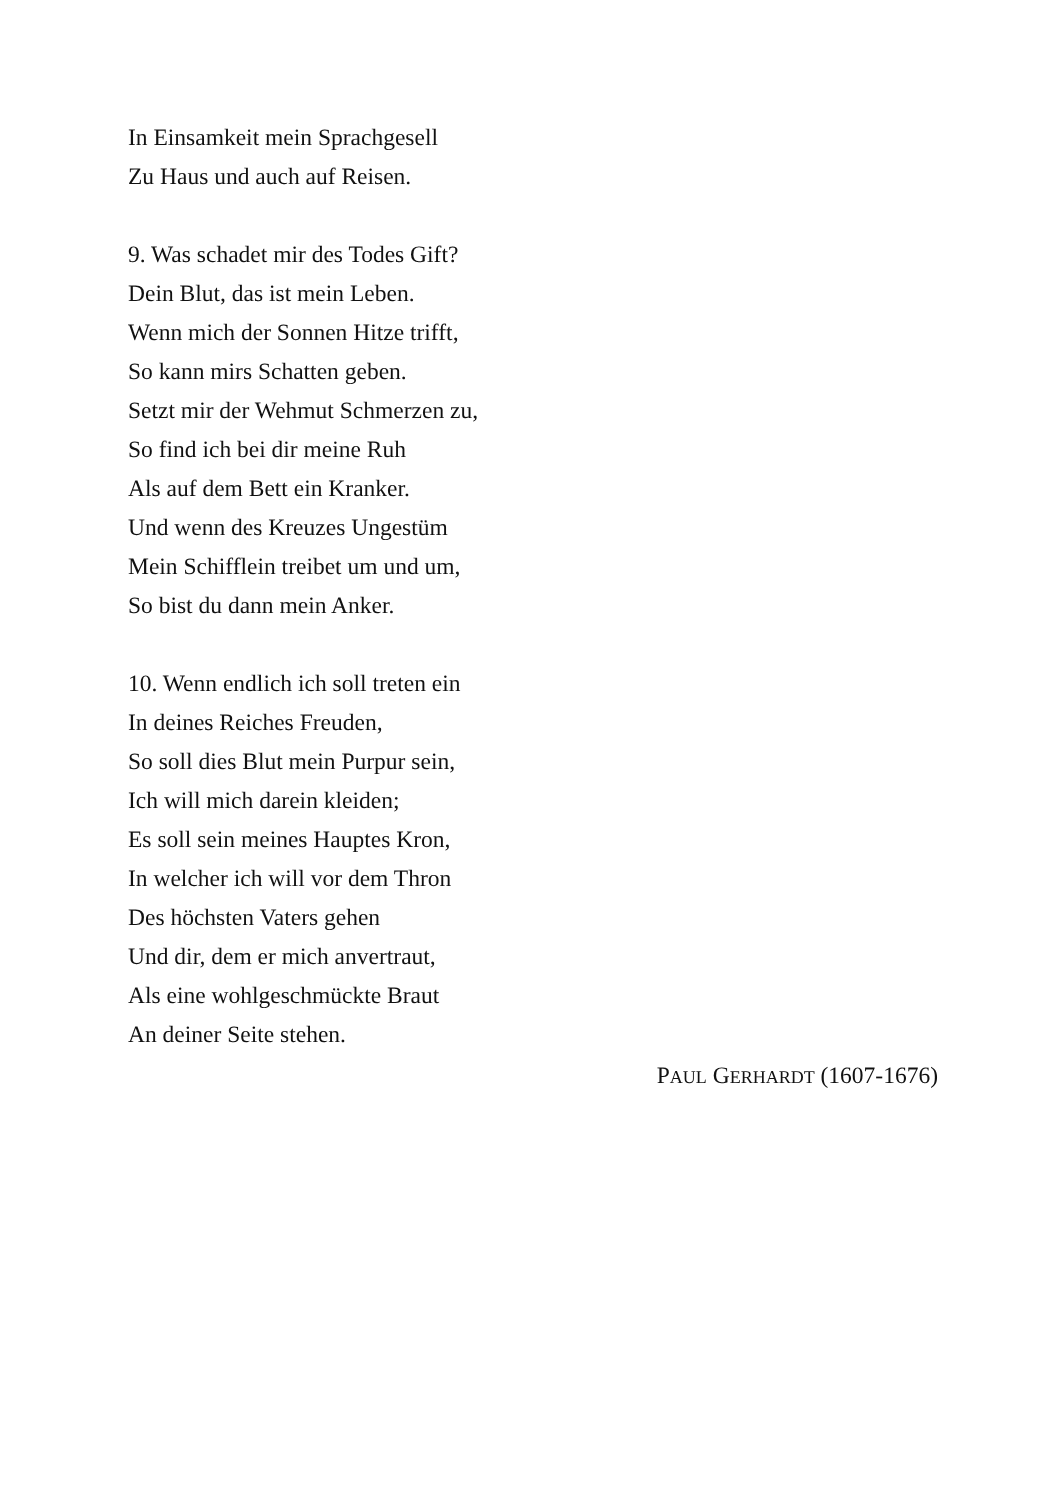In Einsamkeit mein Sprachgesell
Zu Haus und auch auf Reisen.
9. Was schadet mir des Todes Gift?
Dein Blut, das ist mein Leben.
Wenn mich der Sonnen Hitze trifft,
So kann mirs Schatten geben.
Setzt mir der Wehmut Schmerzen zu,
So find ich bei dir meine Ruh
Als auf dem Bett ein Kranker.
Und wenn des Kreuzes Ungestüm
Mein Schifflein treibet um und um,
So bist du dann mein Anker.
10. Wenn endlich ich soll treten ein
In deines Reiches Freuden,
So soll dies Blut mein Purpur sein,
Ich will mich darein kleiden;
Es soll sein meines Hauptes Kron,
In welcher ich will vor dem Thron
Des höchsten Vaters gehen
Und dir, dem er mich anvertraut,
Als eine wohlgeschmückte Braut
An deiner Seite stehen.
PAUL GERHARDT (1607-1676)